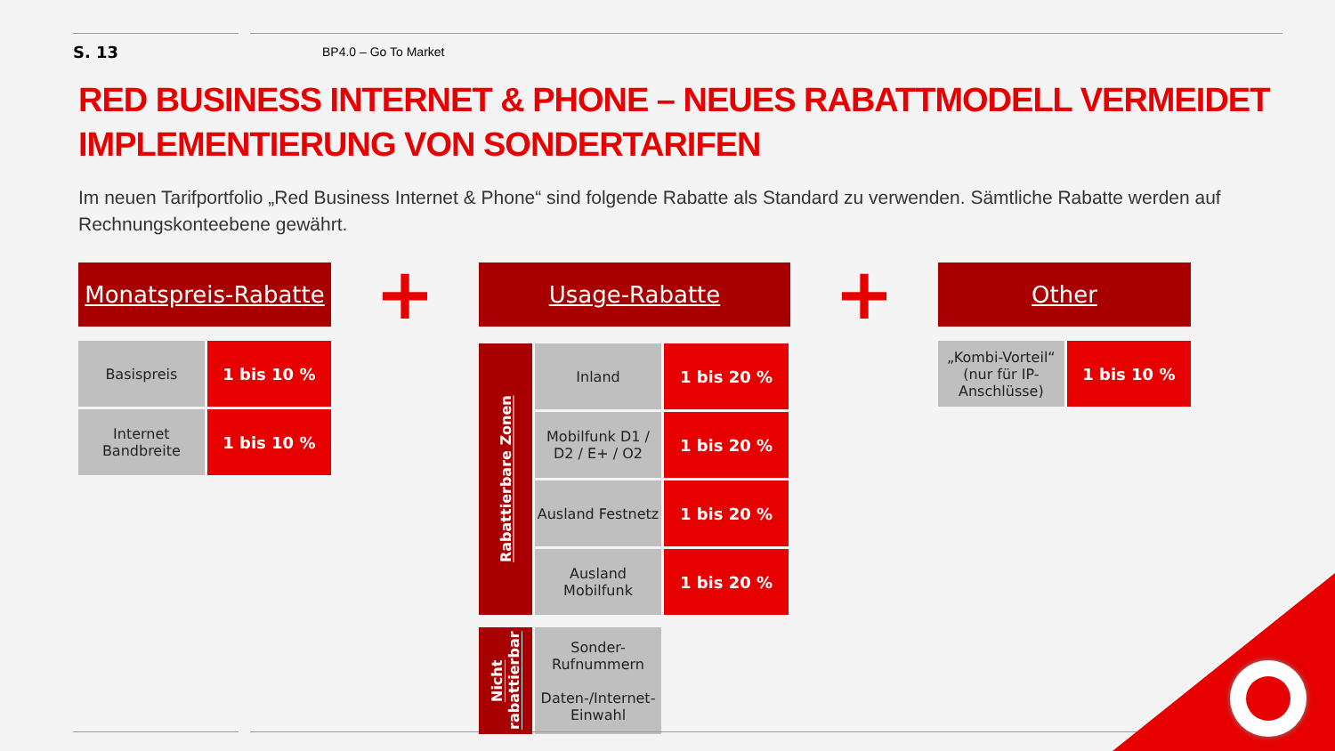S. 13
BP4.0 – Go To Market
RED BUSINESS INTERNET & PHONE – NEUES RABATTMODELL VERMEIDET IMPLEMENTIERUNG VON SONDERTARIFEN
Im neuen Tarifportfolio „Red Business Internet & Phone“ sind folgende Rabatte als Standard zu verwenden. Sämtliche Rabatte werden auf Rechnungskonteebene gewährt.
Monatspreis-Rabatte
| Basispreis | 1 bis 10 % |
| Internet Bandbreite | 1 bis 10 % |
+
Usage-Rabatte
| Rabattierbare Zonen | Inland | 1 bis 20 % |
| | Mobilfunk D1 / D2 / E+ / O2 | 1 bis 20 % |
| | Ausland Festnetz | 1 bis 20 % |
| | Ausland Mobilfunk | 1 bis 20 % |
| Nicht rabattierbar | Sonder-Rufnummern Daten-/Internet-Einwahl | |
+
Other
| „Kombi-Vorteil“ (nur für IP-Anschlüsse) | 1 bis 10 % |